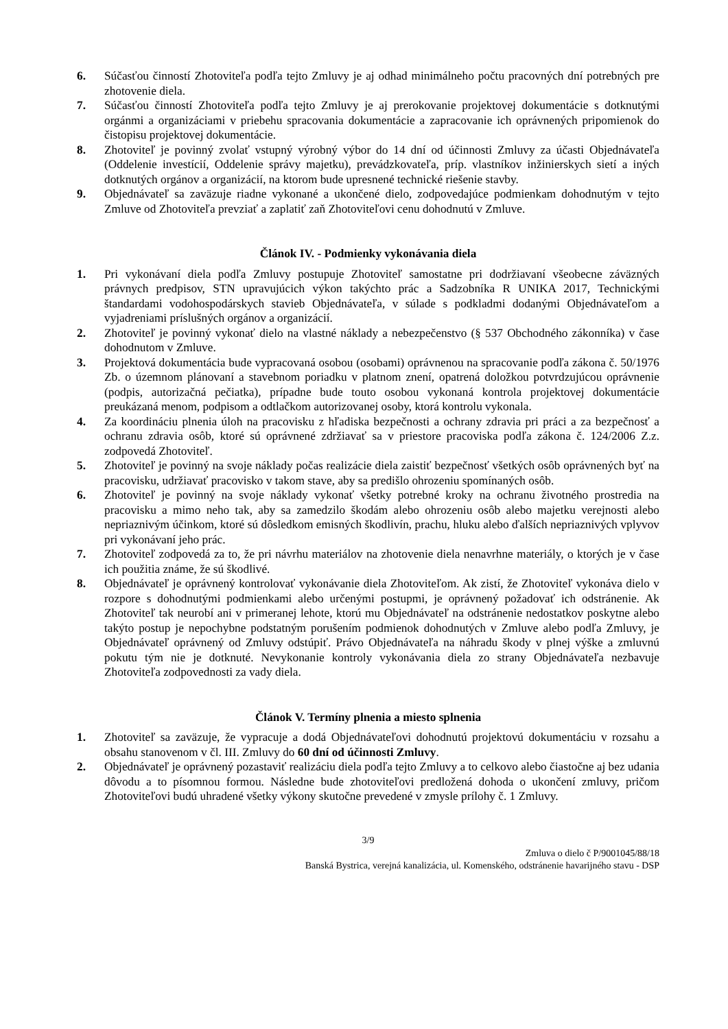6. Súčasťou činností Zhotoviteľa podľa tejto Zmluvy je aj odhad minimálneho počtu pracovných dní potrebných pre zhotovenie diela.
7. Súčasťou činností Zhotoviteľa podľa tejto Zmluvy je aj prerokovanie projektovej dokumentácie s dotknutými orgánmi a organizáciami v priebehu spracovania dokumentácie a zapracovanie ich oprávnených pripomienok do čistopisu projektovej dokumentácie.
8. Zhotoviteľ je povinný zvolať vstupný výrobný výbor do 14 dní od účinnosti Zmluvy za účasti Objednávateľa (Oddelenie investícií, Oddelenie správy majetku), prevádzkovateľa, príp. vlastníkov inžinierskych sietí a iných dotknutých orgánov a organizácií, na ktorom bude upresnené technické riešenie stavby.
9. Objednávateľ sa zaväzuje riadne vykonané a ukončené dielo, zodpovedajúce podmienkam dohodnutým v tejto Zmluve od Zhotoviteľa prevziať a zaplatiť zaň Zhotoviteľovi cenu dohodnutú v Zmluve.
Článok IV. - Podmienky vykonávania diela
1. Pri vykonávaní diela podľa Zmluvy postupuje Zhotoviteľ samostatne pri dodržiavaní všeobecne záväzných právnych predpisov, STN upravujúcich výkon takýchto prác a Sadzobníka R UNIKA 2017, Technickými štandardami vodohospodárskych stavieb Objednávateľa, v súlade s podkladmi dodanými Objednávateľom a vyjadreniami príslušných orgánov a organizácií.
2. Zhotoviteľ je povinný vykonať dielo na vlastné náklady a nebezpečenstvo (§ 537 Obchodného zákonníka) v čase dohodnutom v Zmluve.
3. Projektová dokumentácia bude vypracovaná osobou (osobami) oprávnenou na spracovanie podľa zákona č. 50/1976 Zb. o územnom plánovaní a stavebnom poriadku v platnom znení, opatrená doložkou potvrdzujúcou oprávnenie (podpis, autorizačná pečiatka), prípadne bude touto osobou vykonaná kontrola projektovej dokumentácie preukázaná menom, podpisom a odtlačkom autorizovanej osoby, ktorá kontrolu vykonala.
4. Za koordináciu plnenia úloh na pracovisku z hľadiska bezpečnosti a ochrany zdravia pri práci a za bezpečnosť a ochranu zdravia osôb, ktoré sú oprávnené zdržiavať sa v priestore pracoviska podľa zákona č. 124/2006 Z.z. zodpovedá Zhotoviteľ.
5. Zhotoviteľ je povinný na svoje náklady počas realizácie diela zaistiť bezpečnosť všetkých osôb oprávnených byť na pracovisku, udržiavať pracovisko v takom stave, aby sa predišlo ohrozeniu spomínaných osôb.
6. Zhotoviteľ je povinný na svoje náklady vykonať všetky potrebné kroky na ochranu životného prostredia na pracovisku a mimo neho tak, aby sa zamedzilo škodám alebo ohrozeniu osôb alebo majetku verejnosti alebo nepriaznivým účinkom, ktoré sú dôsledkom emisných škodlivín, prachu, hluku alebo ďalších nepriaznivých vplyvov pri vykonávaní jeho prác.
7. Zhotoviteľ zodpovedá za to, že pri návrhu materiálov na zhotovenie diela nenavrhne materiály, o ktorých je v čase ich použitia známe, že sú škodlivé.
8. Objednávateľ je oprávnený kontrolovať vykonávanie diela Zhotoviteľom. Ak zistí, že Zhotoviteľ vykonáva dielo v rozpore s dohodnutými podmienkami alebo určenými postupmi, je oprávnený požadovať ich odstránenie. Ak Zhotoviteľ tak neurobí ani v primeranej lehote, ktorú mu Objednávateľ na odstránenie nedostatkov poskytne alebo takýto postup je nepochybne podstatným porušením podmienok dohodnutých v Zmluve alebo podľa Zmluvy, je Objednávateľ oprávnený od Zmluvy odstúpiť. Právo Objednávateľa na náhradu škody v plnej výške a zmluvnú pokutu tým nie je dotknuté. Nevykonanie kontroly vykonávania diela zo strany Objednávateľa nezbavuje Zhotoviteľa zodpovednosti za vady diela.
Článok V. Termíny plnenia a miesto splnenia
1. Zhotoviteľ sa zaväzuje, že vypracuje a dodá Objednávateľovi dohodnutú projektovú dokumentáciu v rozsahu a obsahu stanovenom v čl. III. Zmluvy do 60 dní od účinnosti Zmluvy.
2. Objednávateľ je oprávnený pozastaviť realizáciu diela podľa tejto Zmluvy a to celkovo alebo čiastočne aj bez udania dôvodu a to písomnou formou. Následne bude zhotoviteľovi predložená dohoda o ukončení zmluvy, pričom Zhotoviteľovi budú uhradené všetky výkony skutočne prevedené v zmysle prílohy č. 1 Zmluvy.
3/9
Zmluva o dielo č P/9001045/88/18
Banská Bystrica, verejná kanalizácia, ul. Komenského, odstránenie havarijného stavu - DSP